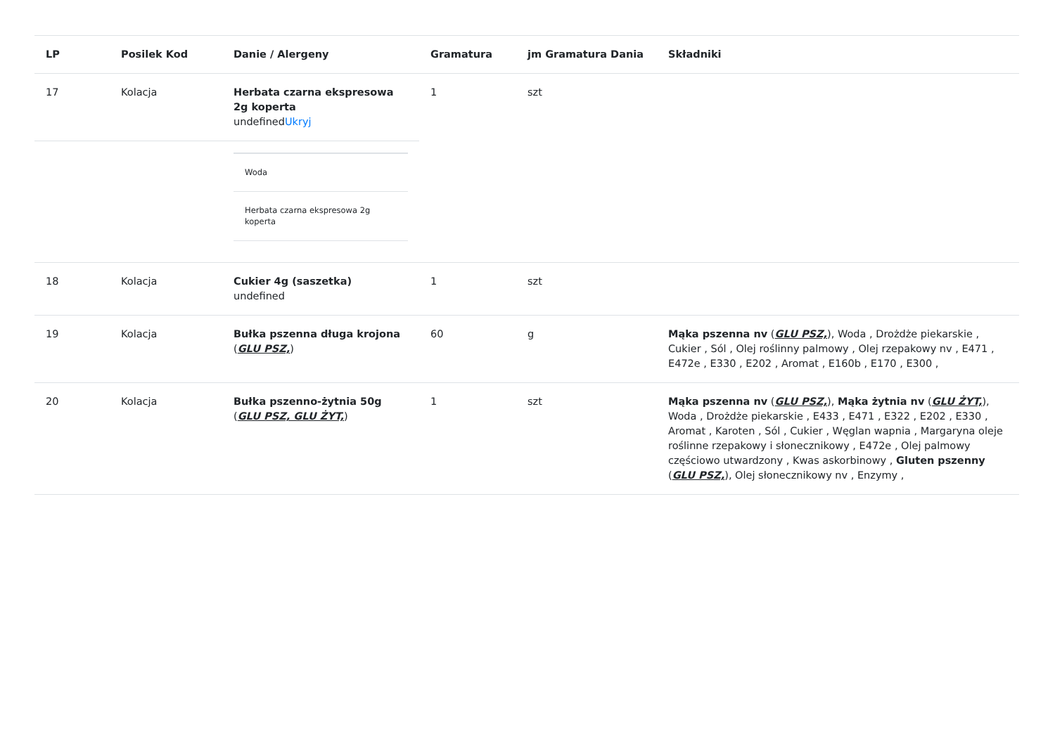| LP | Posilek Kod | Danie / Alergeny | Gramatura | jm Gramatura Dania | Składniki |
| --- | --- | --- | --- | --- | --- |
| 17 | Kolacja | Herbata czarna ekspresowa 2g koperta undefined Ukryj | 1 | szt | |
| | | / Woda / / Herbata czarna ekspresowa 2g koperta / | | | |
| 18 | Kolacja | Cukier 4g (saszetka) undefined | 1 | szt | |
| 19 | Kolacja | Bułka pszenna długa krojona ( GLU PSZ, ) | 60 | g | Mąka pszenna nv ( GLU PSZ, ), Woda , Drożdże piekarskie , Cukier , Sól , Olej roślinny palmowy , Olej rzepakowy nv , E471 , E472e , E330 , E202 , Aromat , E160b , E170 , E300 , |
| 20 | Kolacja | Bułka pszenno-żytnia 50g ( GLU PSZ, GLU ŻYT, ) | 1 | szt | Mąka pszenna nv ( GLU PSZ, ), Mąka żytnia nv ( GLU ŻYT, ), Woda , Drożdże piekarskie , E433 , E471 , E322 , E202 , E330 , Aromat , Karoten , Sól , Cukier , Węglan wapnia , Margaryna oleje roślinne rzepakowy i słonecznikowy , E472e , Olej palmowy częściowo utwardzony , Kwas askorbinowy , Gluten pszenny ( GLU PSZ, ), Olej słonecznikowy nv , Enzymy , |